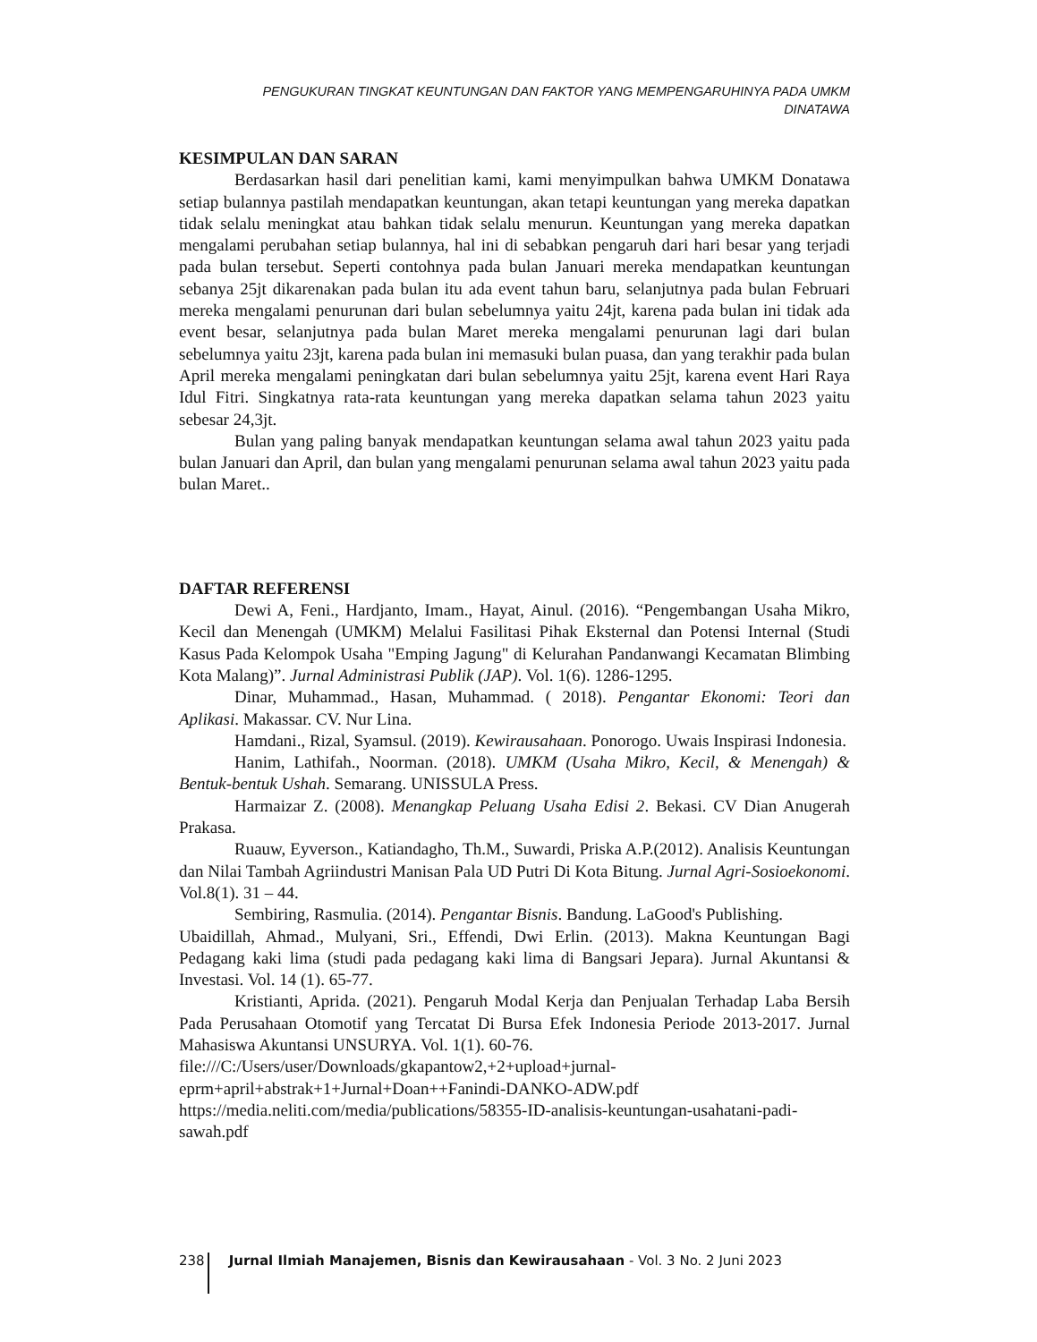PENGUKURAN TINGKAT KEUNTUNGAN DAN FAKTOR YANG MEMPENGARUHINYA PADA UMKM DINATAWA
KESIMPULAN DAN SARAN
Berdasarkan hasil dari penelitian kami, kami menyimpulkan bahwa UMKM Donatawa setiap bulannya pastilah mendapatkan keuntungan, akan tetapi keuntungan yang mereka dapatkan tidak selalu meningkat atau bahkan tidak selalu menurun. Keuntungan yang mereka dapatkan mengalami perubahan setiap bulannya, hal ini di sebabkan pengaruh dari hari besar yang terjadi pada bulan tersebut. Seperti contohnya pada bulan Januari mereka mendapatkan keuntungan sebanya 25jt dikarenakan pada bulan itu ada event tahun baru, selanjutnya pada bulan Februari mereka mengalami penurunan dari bulan sebelumnya yaitu 24jt, karena pada bulan ini tidak ada event besar, selanjutnya pada bulan Maret mereka mengalami penurunan lagi dari bulan sebelumnya yaitu 23jt, karena pada bulan ini memasuki bulan puasa, dan yang terakhir pada bulan April mereka mengalami peningkatan dari bulan sebelumnya yaitu 25jt, karena event Hari Raya Idul Fitri. Singkatnya rata-rata keuntungan yang mereka dapatkan selama tahun 2023 yaitu sebesar 24,3jt.
Bulan yang paling banyak mendapatkan keuntungan selama awal tahun 2023 yaitu pada bulan Januari dan April, dan bulan yang mengalami penurunan selama awal tahun 2023 yaitu pada bulan Maret..
DAFTAR REFERENSI
Dewi A, Feni., Hardjanto, Imam., Hayat, Ainul. (2016). “Pengembangan Usaha Mikro, Kecil dan Menengah (UMKM) Melalui Fasilitasi Pihak Eksternal dan Potensi Internal (Studi Kasus Pada Kelompok Usaha "Emping Jagung" di Kelurahan Pandanwangi Kecamatan Blimbing Kota Malang)”. Jurnal Administrasi Publik (JAP). Vol. 1(6). 1286-1295.
Dinar, Muhammad., Hasan, Muhammad. ( 2018). Pengantar Ekonomi: Teori dan Aplikasi. Makassar. CV. Nur Lina.
Hamdani., Rizal, Syamsul. (2019). Kewirausahaan. Ponorogo. Uwais Inspirasi Indonesia.
Hanim, Lathifah., Noorman. (2018). UMKM (Usaha Mikro, Kecil, & Menengah) & Bentuk-bentuk Ushah. Semarang. UNISSULA Press.
Harmaizar Z. (2008). Menangkap Peluang Usaha Edisi 2. Bekasi. CV Dian Anugerah Prakasa.
Ruauw, Eyverson., Katiandagho, Th.M., Suwardi, Priska A.P.(2012). Analisis Keuntungan dan Nilai Tambah Agriindustri Manisan Pala UD Putri Di Kota Bitung. Jurnal Agri-Sosioekonomi. Vol.8(1). 31 – 44.
Sembiring, Rasmulia. (2014). Pengantar Bisnis. Bandung. LaGood's Publishing.
Ubaidillah, Ahmad., Mulyani, Sri., Effendi, Dwi Erlin. (2013). Makna Keuntungan Bagi Pedagang kaki lima (studi pada pedagang kaki lima di Bangsari Jepara). Jurnal Akuntansi & Investasi. Vol. 14 (1). 65-77.
Kristianti, Aprida. (2021). Pengaruh Modal Kerja dan Penjualan Terhadap Laba Bersih Pada Perusahaan Otomotif yang Tercatat Di Bursa Efek Indonesia Periode 2013-2017. Jurnal Mahasiswa Akuntansi UNSURYA. Vol. 1(1). 60-76.
file:///C:/Users/user/Downloads/gkapantow2,+2+upload+jurnal-eprm+april+abstrak+1+Jurnal+Doan++Fanindi-DANKO-ADW.pdf
https://media.neliti.com/media/publications/58355-ID-analisis-keuntungan-usahatani-padi-sawah.pdf
238 Jurnal Ilmiah Manajemen, Bisnis dan Kewirausahaan - Vol. 3 No. 2 Juni 2023